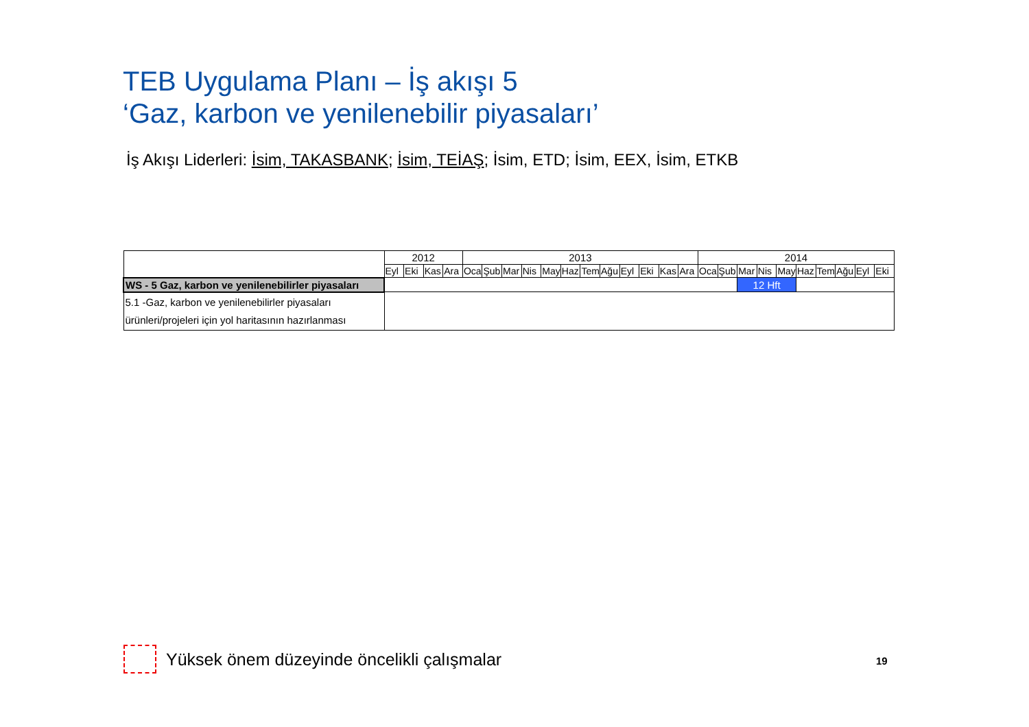TEB Uygulama Planı – İş akışı 5
‘Gaz, karbon ve yenilenebilir piyasaları’
İş Akışı Liderleri: İsim, TAKASBANK; İsim, TEİAŞ; İsim, ETD; İsim, EEX, İsim, ETKB
| | 2012 | | | | 2013 | | | | | | | | | | | | 2014 | | | | | | | | | |
| | Eyl | Eki | Kas | Ara | Oca | Şub | Mar | Nis | May | Haz | Tem | Ağu | Eyl | Eki | Kas | Ara | Oca | Şub | Mar | Nis | May | Haz | Tem | Ağu | Eyl | Eki |
| WS - 5 Gaz, karbon ve yenilenebilirler piyasaları | | | | | | | | | | | | | | | | | | | 12 Hft | | | | | | | |
| 5.1 -Gaz, karbon ve yenilenebilirler piyasaları ürünleri/projeleri için yol haritasının hazırlanması | | | | | | | | | | | | | | | | | | | | | | | | | | |
Yüksek önem düzeyinde öncelikli çalışmalar
19